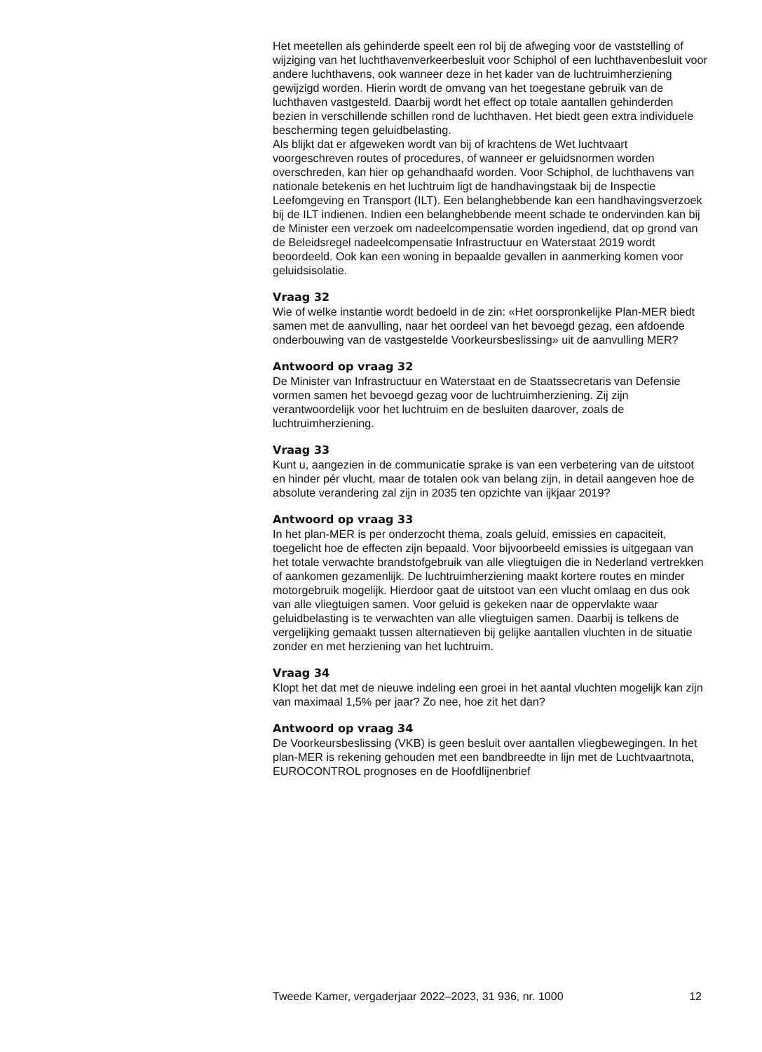Het meetellen als gehinderde speelt een rol bij de afweging voor de vaststelling of wijziging van het luchthavenverkeerbesluit voor Schiphol of een luchthavenbesluit voor andere luchthavens, ook wanneer deze in het kader van de luchtruimherziening gewijzigd worden. Hierin wordt de omvang van het toegestane gebruik van de luchthaven vastgesteld. Daarbij wordt het effect op totale aantallen gehinderden bezien in verschillende schillen rond de luchthaven. Het biedt geen extra individuele bescherming tegen geluidbelasting.
Als blijkt dat er afgeweken wordt van bij of krachtens de Wet luchtvaart voorgeschreven routes of procedures, of wanneer er geluidsnormen worden overschreden, kan hier op gehandhaafd worden. Voor Schiphol, de luchthavens van nationale betekenis en het luchtruim ligt de handhavingstaak bij de Inspectie Leefomgeving en Transport (ILT). Een belanghebbende kan een handhavingsverzoek bij de ILT indienen. Indien een belanghebbende meent schade te ondervinden kan bij de Minister een verzoek om nadeelcompensatie worden ingediend, dat op grond van de Beleidsregel nadeelcompensatie Infrastructuur en Waterstaat 2019 wordt beoordeeld. Ook kan een woning in bepaalde gevallen in aanmerking komen voor geluidsisolatie.
Vraag 32
Wie of welke instantie wordt bedoeld in de zin: «Het oorspronkelijke Plan-MER biedt samen met de aanvulling, naar het oordeel van het bevoegd gezag, een afdoende onderbouwing van de vastgestelde Voorkeursbeslissing» uit de aanvulling MER?
Antwoord op vraag 32
De Minister van Infrastructuur en Waterstaat en de Staatssecretaris van Defensie vormen samen het bevoegd gezag voor de luchtruimherziening. Zij zijn verantwoordelijk voor het luchtruim en de besluiten daarover, zoals de luchtruimherziening.
Vraag 33
Kunt u, aangezien in de communicatie sprake is van een verbetering van de uitstoot en hinder pér vlucht, maar de totalen ook van belang zijn, in detail aangeven hoe de absolute verandering zal zijn in 2035 ten opzichte van ijkjaar 2019?
Antwoord op vraag 33
In het plan-MER is per onderzocht thema, zoals geluid, emissies en capaciteit, toegelicht hoe de effecten zijn bepaald. Voor bijvoorbeeld emissies is uitgegaan van het totale verwachte brandstofgebruik van alle vliegtuigen die in Nederland vertrekken of aankomen gezamenlijk. De luchtruimherziening maakt kortere routes en minder motorgebruik mogelijk. Hierdoor gaat de uitstoot van een vlucht omlaag en dus ook van alle vliegtuigen samen. Voor geluid is gekeken naar de oppervlakte waar geluidbelasting is te verwachten van alle vliegtuigen samen. Daarbij is telkens de vergelijking gemaakt tussen alternatieven bij gelijke aantallen vluchten in de situatie zonder en met herziening van het luchtruim.
Vraag 34
Klopt het dat met de nieuwe indeling een groei in het aantal vluchten mogelijk kan zijn van maximaal 1,5% per jaar? Zo nee, hoe zit het dan?
Antwoord op vraag 34
De Voorkeursbeslissing (VKB) is geen besluit over aantallen vliegbewegingen. In het plan-MER is rekening gehouden met een bandbreedte in lijn met de Luchtvaartnota, EUROCONTROL prognoses en de Hoofdlijnenbrief
Tweede Kamer, vergaderjaar 2022–2023, 31 936, nr. 1000 12